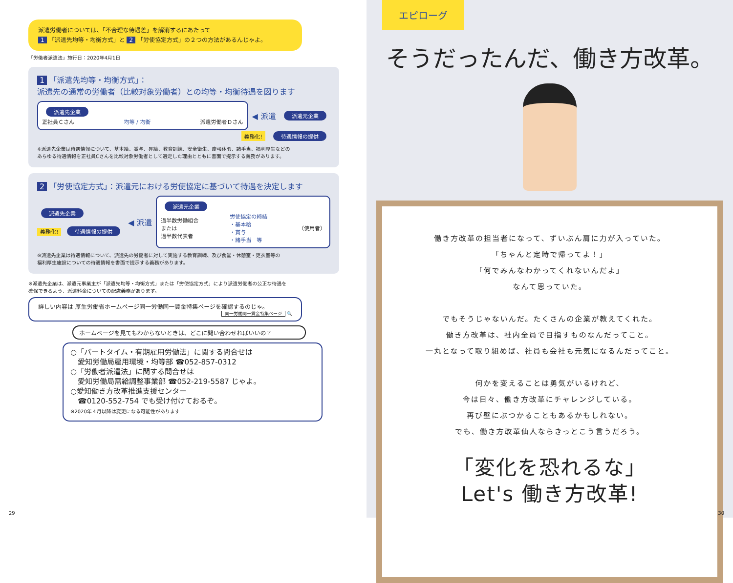派遣労働者については、「不合理な待遇差」を解消するにあたって
1 「派遣先均等・均衡方式」と 2 「労使協定方式」の２つの方法があるんじゃよ。
「労働者派遣法」施行日：2020年4月1日
1 「派遣先均等・均衡方式」：
派遣先の通常の労働者（比較対象労働者）との均等・均衡待遇を図ります
派遣先企業
正社員Ｃさん 均等 / 均衡 派遣労働者Ｄさん
◀ 派遣 派遣元企業
義務化! 待遇情報の提供
※派遣先企業は待遇情報について、基本給、賞与、昇給、教育訓練、安全衛生、慶弔休暇、諸手当、福利厚生などの
あらゆる待遇情報を正社員Cさんを比較対象労働者として選定した理由とともに書面で提示する義務があります。
2 「労使協定方式」：派遣元における労使協定に基づいて待遇を決定します
派遣先企業
義務化! 待遇情報の提供
◀ 派遣
派遣元企業
過半数労働組合
または
過半数代表者 労使協定の締結
・基本給
・賞与
・諸手当　等 （使用者）
※派遣先企業は待遇情報について、派遣先の労働者に対して実施する教育訓練、及び食堂・休憩室・更衣室等の
福利厚生施設についての待遇情報を書面で提示する義務があります。
※派遣先企業は、派遣元事業主が「派遣先均等・均衡方式」または「労使協定方式」により派遣労働者の公正な待遇を
確保できるよう、派遣料金についての配慮義務があります。
詳しい内容は 厚生労働省ホームページ同一労働同一賃金特集ページを確認するのじゃ。
同一労働同一賃金特集ページ 🔍
ホームページを見てもわからないときは、どこに問い合わせればいいの？
○「パートタイム・有期雇用労働法」に関する問合せは
　愛知労働局雇用環境・均等部 ☎052-857-0312
○「労働者派遣法」に関する問合せは
　愛知労働局需給調整事業部 ☎052-219-5587 じゃよ。
○愛知働き方改革推進支援センター
　☎0120-552-754 でも受け付けておるぞ。
※2020年４月以降は変更になる可能性があります
29
エピローグ
そうだったんだ、働き方改革。
働き方改革の担当者になって、ずいぶん肩に力が入っていた。
「ちゃんと定時で帰ってよ！」
「何でみんなわかってくれないんだよ」
なんて思っていた。
でもそうじゃないんだ。たくさんの企業が教えてくれた。
働き方改革は、社内全員で目指すものなんだってこと。
一丸となって取り組めば、社員も会社も元気になるんだってこと。
何かを変えることは勇気がいるけれど、
今は日々、働き方改革にチャレンジしている。
再び壁にぶつかることもあるかもしれない。
でも、働き方改革仙人ならきっとこう言うだろう。
「変化を恐れるな」
Let's 働き方改革!
30